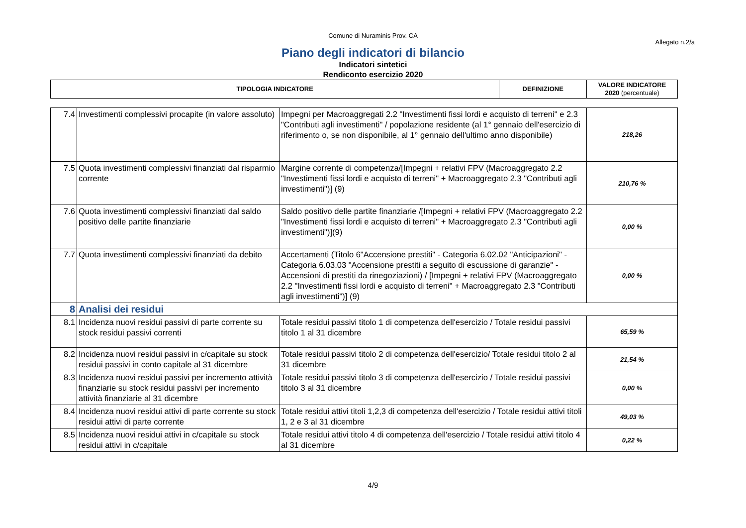Comune di Nuraminis Prov. CA
Allegato n.2/a
Piano degli indicatori di bilancio
Indicatori sintetici
Rendiconto esercizio 2020
| TIPOLOGIA INDICATORE | DEFINIZIONE | VALORE INDICATORE 2020 (percentuale) |
| --- | --- | --- |
| 7.4 | Investimenti complessivi procapite (in valore assoluto) | Impegni per Macroaggregati 2.2 "Investimenti fissi lordi e acquisto di terreni" e 2.3 "Contributi agli investimenti" / popolazione residente (al 1° gennaio dell'esercizio di riferimento o, se non disponibile, al 1° gennaio dell'ultimo anno disponibile) | 218,26 |
| 7.5 | Quota investimenti complessivi finanziati dal risparmio corrente | Margine corrente di competenza/[Impegni + relativi FPV (Macroaggregato 2.2 "Investimenti fissi lordi e acquisto di terreni" + Macroaggregato 2.3 "Contributi agli investimenti")] (9) | 210,76 % |
| 7.6 | Quota investimenti complessivi finanziati dal saldo positivo delle partite finanziarie | Saldo positivo delle partite finanziarie /[Impegni + relativi FPV (Macroaggregato 2.2 "Investimenti fissi lordi e acquisto di terreni" + Macroaggregato 2.3 "Contributi agli investimenti")](9) | 0,00 % |
| 7.7 | Quota investimenti complessivi finanziati da debito | Accertamenti (Titolo 6"Accensione prestiti" - Categoria 6.02.02 "Anticipazioni" - Categoria 6.03.03 "Accensione prestiti a seguito di escussione di garanzie" - Accensioni di prestiti da rinegoziazioni) / [Impegni + relativi FPV (Macroaggregato 2.2 "Investimenti fissi lordi e acquisto di terreni" + Macroaggregato 2.3 "Contributi agli investimenti")] (9) | 0,00 % |
| 8 | Analisi dei residui | | |
| 8.1 | Incidenza nuovi residui passivi di parte corrente su stock residui passivi correnti | Totale residui passivi titolo 1 di competenza dell'esercizio / Totale residui passivi titolo 1 al 31 dicembre | 65,59 % |
| 8.2 | Incidenza nuovi residui passivi in c/capitale su stock residui passivi in conto capitale al 31 dicembre | Totale residui passivi titolo 2 di competenza dell'esercizio/ Totale residui titolo 2 al 31 dicembre | 21,54 % |
| 8.3 | Incidenza nuovi residui passivi per incremento attività finanziarie su stock residui passivi per incremento attività finanziarie al 31 dicembre | Totale residui passivi titolo 3 di competenza dell'esercizio / Totale residui passivi titolo 3 al 31 dicembre | 0,00 % |
| 8.4 | Incidenza nuovi residui attivi di parte corrente su stock residui attivi di parte corrente | Totale residui attivi titoli 1,2,3 di competenza dell'esercizio / Totale residui attivi titoli 1, 2 e 3 al 31 dicembre | 49,03 % |
| 8.5 | Incidenza nuovi residui attivi in c/capitale su stock residui attivi in c/capitale | Totale residui attivi titolo 4 di competenza dell'esercizio / Totale residui attivi titolo 4 al 31 dicembre | 0,22 % |
4/9